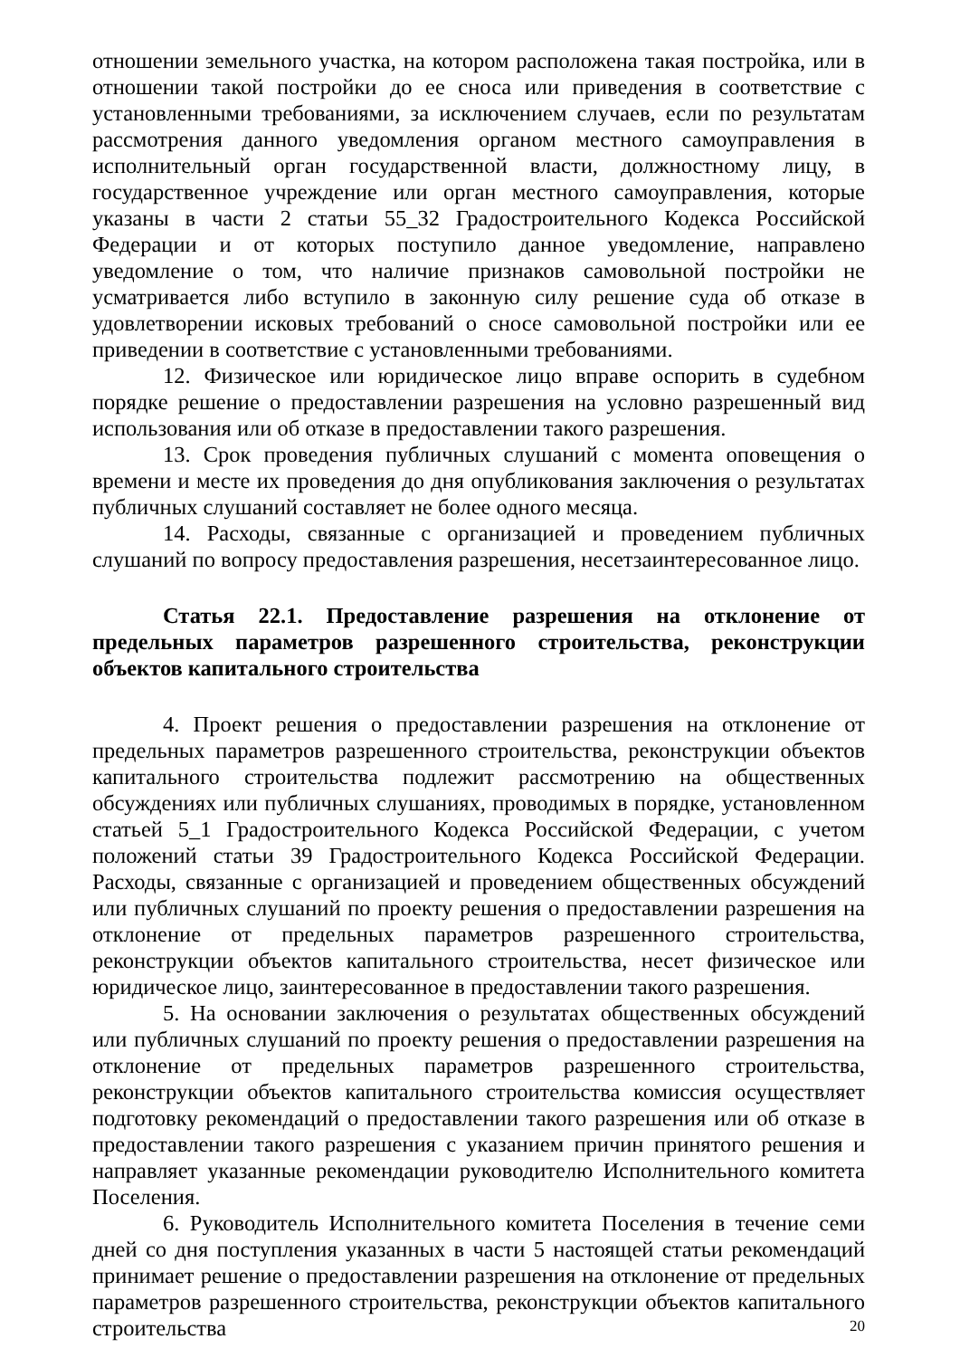отношении земельного участка, на котором расположена такая постройка, или в отношении такой постройки до ее сноса или приведения в соответствие с установленными требованиями, за исключением случаев, если по результатам рассмотрения данного уведомления органом местного самоуправления в исполнительный орган государственной власти, должностному лицу, в государственное учреждение или орган местного самоуправления, которые указаны в части 2 статьи 55_32 Градостроительного Кодекса Российской Федерации и от которых поступило данное уведомление, направлено уведомление о том, что наличие признаков самовольной постройки не усматривается либо вступило в законную силу решение суда об отказе в удовлетворении исковых требований о сносе самовольной постройки или ее приведении в соответствие с установленными требованиями.
12. Физическое или юридическое лицо вправе оспорить в судебном порядке решение о предоставлении разрешения на условно разрешенный вид использования или об отказе в предоставлении такого разрешения.
13. Срок проведения публичных слушаний с момента оповещения о времени и месте их проведения до дня опубликования заключения о результатах публичных слушаний составляет не более одного месяца.
14. Расходы, связанные с организацией и проведением публичных слушаний по вопросу предоставления разрешения, несетзаинтересованное лицо.
Статья 22.1. Предоставление разрешения на отклонение от предельных параметров разрешенного строительства, реконструкции объектов капитального строительства
4. Проект решения о предоставлении разрешения на отклонение от предельных параметров разрешенного строительства, реконструкции объектов капитального строительства подлежит рассмотрению на общественных обсуждениях или публичных слушаниях, проводимых в порядке, установленном статьей 5_1 Градостроительного Кодекса Российской Федерации, с учетом положений статьи 39 Градостроительного Кодекса Российской Федерации. Расходы, связанные с организацией и проведением общественных обсуждений или публичных слушаний по проекту решения о предоставлении разрешения на отклонение от предельных параметров разрешенного строительства, реконструкции объектов капитального строительства, несет физическое или юридическое лицо, заинтересованное в предоставлении такого разрешения.
5. На основании заключения о результатах общественных обсуждений или публичных слушаний по проекту решения о предоставлении разрешения на отклонение от предельных параметров разрешенного строительства, реконструкции объектов капитального строительства комиссия осуществляет подготовку рекомендаций о предоставлении такого разрешения или об отказе в предоставлении такого разрешения с указанием причин принятого решения и направляет указанные рекомендации руководителю Исполнительного комитета Поселения.
6. Руководитель Исполнительного комитета Поселения в течение семи дней со дня поступления указанных в части 5 настоящей статьи рекомендаций принимает решение о предоставлении разрешения на отклонение от предельных параметров разрешенного строительства, реконструкции объектов капитального строительства
20